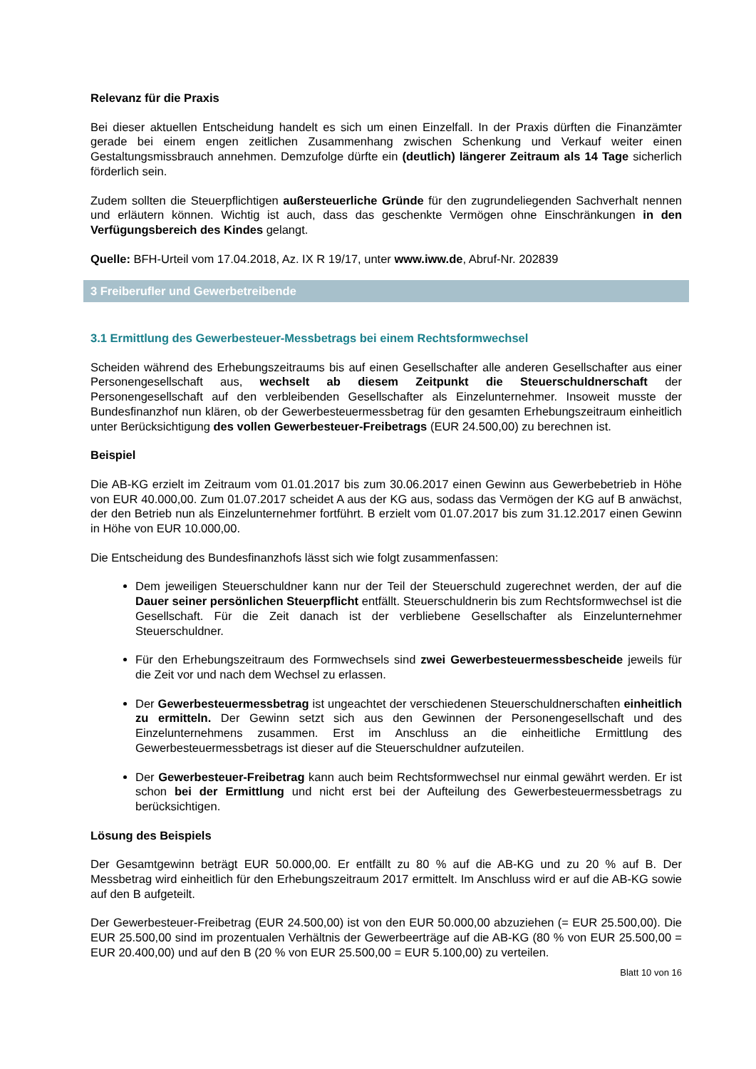Relevanz für die Praxis
Bei dieser aktuellen Entscheidung handelt es sich um einen Einzelfall. In der Praxis dürften die Finanzämter gerade bei einem engen zeitlichen Zusammenhang zwischen Schenkung und Verkauf weiter einen Gestaltungsmissbrauch annehmen. Demzufolge dürfte ein (deutlich) längerer Zeitraum als 14 Tage sicherlich förderlich sein.
Zudem sollten die Steuerpflichtigen außersteuerliche Gründe für den zugrundeliegenden Sachverhalt nennen und erläutern können. Wichtig ist auch, dass das geschenkte Vermögen ohne Einschränkungen in den Verfügungsbereich des Kindes gelangt.
Quelle: BFH-Urteil vom 17.04.2018, Az. IX R 19/17, unter www.iww.de, Abruf-Nr. 202839
3 Freiberufler und Gewerbetreibende
3.1 Ermittlung des Gewerbesteuer-Messbetrags bei einem Rechtsformwechsel
Scheiden während des Erhebungszeitraums bis auf einen Gesellschafter alle anderen Gesellschafter aus einer Personengesellschaft aus, wechselt ab diesem Zeitpunkt die Steuerschuldnerschaft der Personengesellschaft auf den verbleibenden Gesellschafter als Einzelunternehmer. Insoweit musste der Bundesfinanzhof nun klären, ob der Gewerbesteuermessbetrag für den gesamten Erhebungszeitraum einheitlich unter Berücksichtigung des vollen Gewerbesteuer-Freibetrags (EUR 24.500,00) zu berechnen ist.
Beispiel
Die AB-KG erzielt im Zeitraum vom 01.01.2017 bis zum 30.06.2017 einen Gewinn aus Gewerbebetrieb in Höhe von EUR 40.000,00. Zum 01.07.2017 scheidet A aus der KG aus, sodass das Vermögen der KG auf B anwächst, der den Betrieb nun als Einzelunternehmer fortführt. B erzielt vom 01.07.2017 bis zum 31.12.2017 einen Gewinn in Höhe von EUR 10.000,00.
Die Entscheidung des Bundesfinanzhofs lässt sich wie folgt zusammenfassen:
Dem jeweiligen Steuerschuldner kann nur der Teil der Steuerschuld zugerechnet werden, der auf die Dauer seiner persönlichen Steuerpflicht entfällt. Steuerschuldnerin bis zum Rechtsformwechsel ist die Gesellschaft. Für die Zeit danach ist der verbliebene Gesellschafter als Einzelunternehmer Steuerschuldner.
Für den Erhebungszeitraum des Formwechsels sind zwei Gewerbesteuermessbescheide jeweils für die Zeit vor und nach dem Wechsel zu erlassen.
Der Gewerbesteuermessbetrag ist ungeachtet der verschiedenen Steuerschuldnerschaften einheitlich zu ermitteln. Der Gewinn setzt sich aus den Gewinnen der Personengesellschaft und des Einzelunternehmens zusammen. Erst im Anschluss an die einheitliche Ermittlung des Gewerbesteuermessbetrags ist dieser auf die Steuerschuldner aufzuteilen.
Der Gewerbesteuer-Freibetrag kann auch beim Rechtsformwechsel nur einmal gewährt werden. Er ist schon bei der Ermittlung und nicht erst bei der Aufteilung des Gewerbesteuermessbetrags zu berücksichtigen.
Lösung des Beispiels
Der Gesamtgewinn beträgt EUR 50.000,00. Er entfällt zu 80 % auf die AB-KG und zu 20 % auf B. Der Messbetrag wird einheitlich für den Erhebungszeitraum 2017 ermittelt. Im Anschluss wird er auf die AB-KG sowie auf den B aufgeteilt.
Der Gewerbesteuer-Freibetrag (EUR 24.500,00) ist von den EUR 50.000,00 abzuziehen (= EUR 25.500,00). Die EUR 25.500,00 sind im prozentualen Verhältnis der Gewerbeerträge auf die AB-KG (80 % von EUR 25.500,00 = EUR 20.400,00) und auf den B (20 % von EUR 25.500,00 = EUR 5.100,00) zu verteilen.
Blatt 10 von 16